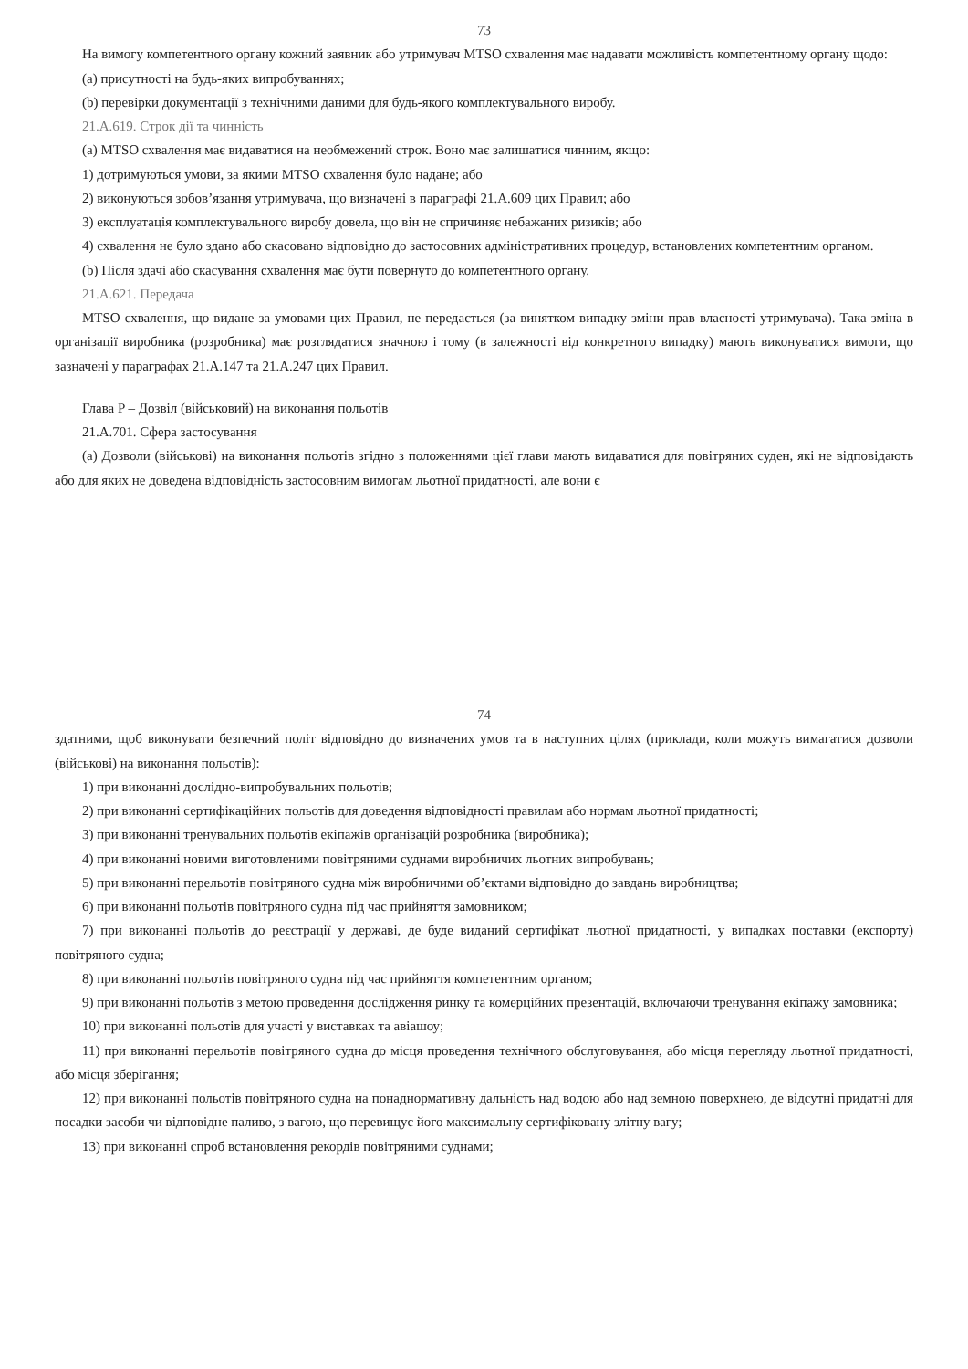73
На вимогу компетентного органу кожний заявник або утримувач MTSO схвалення має надавати можливість компетентному органу щодо:
(a) присутності на будь-яких випробуваннях;
(b) перевірки документації з технічними даними для будь-якого комплектувального виробу.
21.A.619. Строк дії та чинність
(a) MTSO схвалення має видаватися на необмежений строк. Воно має залишатися чинним, якщо:
1) дотримуються умови, за якими MTSO схвалення було надане; або
2) виконуються зобов’язання утримувача, що визначені в параграфі 21.A.609 цих Правил; або
3) експлуатація комплектувального виробу довела, що він не спричиняє небажаних ризиків; або
4) схвалення не було здано або скасовано відповідно до застосовних адміністративних процедур, встановлених компетентним органом.
(b) Після здачі або скасування схвалення має бути повернуто до компетентного органу.
21.A.621. Передача
MTSO схвалення, що видане за умовами цих Правил, не передається (за винятком випадку зміни прав власності утримувача). Така зміна в організації виробника (розробника) має розглядатися значною і тому (в залежності від конкретного випадку) мають виконуватися вимоги, що зазначені у параграфах 21.A.147 та 21.A.247 цих Правил.
Глава P – Дозвіл (військовий) на виконання польотів
21.A.701. Сфера застосування
(a) Дозволи (військові) на виконання польотів згідно з положеннями цієї глави мають видаватися для повітряних суден, які не відповідають або для яких не доведена відповідність застосовним вимогам льотної придатності, але вони є
74
здатними, щоб виконувати безпечний політ відповідно до визначених умов та в наступних цілях (приклади, коли можуть вимагатися дозволи (військові) на виконання польотів):
1) при виконанні дослідно-випробувальних польотів;
2) при виконанні сертифікаційних польотів для доведення відповідності правилам або нормам льотної придатності;
3) при виконанні тренувальних польотів екіпажів організацій розробника (виробника);
4) при виконанні новими виготовленими повітряними суднами виробничих льотних випробувань;
5) при виконанні перельотів повітряного судна між виробничими об’єктами відповідно до завдань виробництва;
6) при виконанні польотів повітряного судна під час прийняття замовником;
7) при виконанні польотів до реєстрації у державі, де буде виданий сертифікат льотної придатності, у випадках поставки (експорту) повітряного судна;
8) при виконанні польотів повітряного судна під час прийняття компетентним органом;
9) при виконанні польотів з метою проведення дослідження ринку та комерційних презентацій, включаючи тренування екіпажу замовника;
10) при виконанні польотів для участі у виставках та авіашоу;
11) при виконанні перельотів повітряного судна до місця проведення технічного обслуговування, або місця перегляду льотної придатності, або місця зберігання;
12) при виконанні польотів повітряного судна на понаднормативну дальність над водою або над земною поверхнею, де відсутні придатні для посадки засоби чи відповідне паливо, з вагою, що перевищує його максимальну сертифіковану злітну вагу;
13) при виконанні спроб встановлення рекордів повітряними суднами;